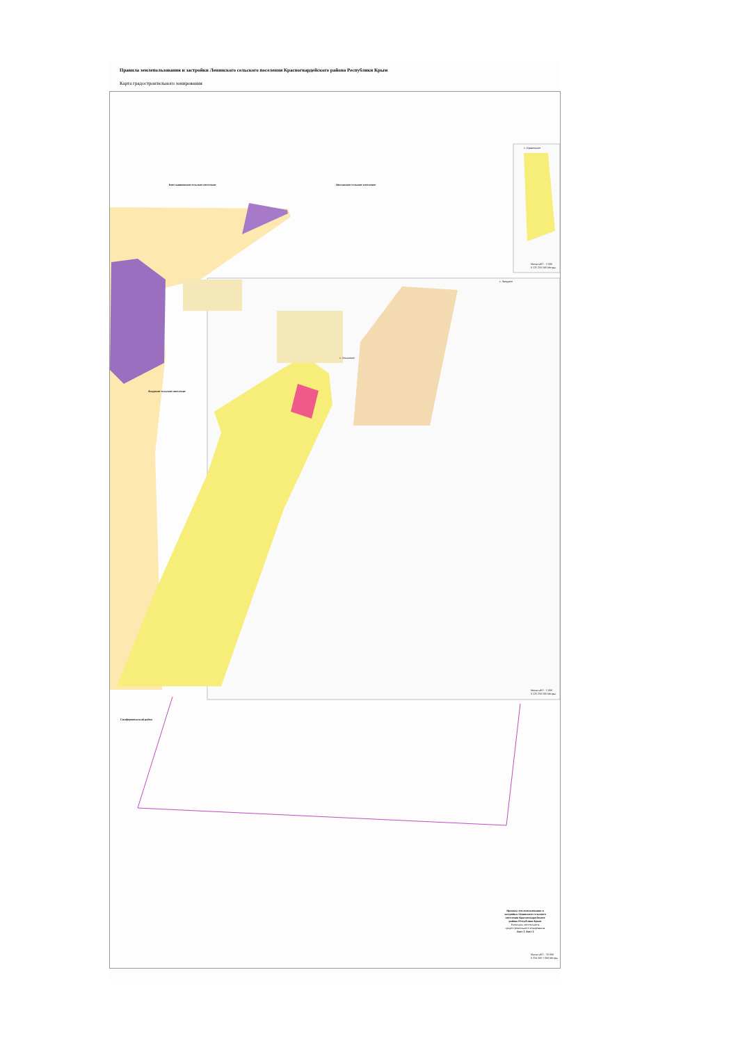Правила землепользования и застройки Ленинского сельского поселения Красногвардейского района Республики Крым
Карта градостроительного зонирования
Котельниковское сельское поселение
Полтавское сельское поселение
Амурское сельское поселение
Симферопольский район
с. Ленинское
с. Звездное
с. Привольное
Масштаб 1 : 5 000
0 125 250 500 Метры
Масштаб 1 : 5 000
0 125 250 500 Метры
Правила землепользования и застройки Ленинского сельского поселения Красногвардейского района Республики Крым
Раскладка листов карты градостроительного зонирования
Лист 1 Лист 2
Масштаб 1 : 10 000
0 250 500 1 000 Метры